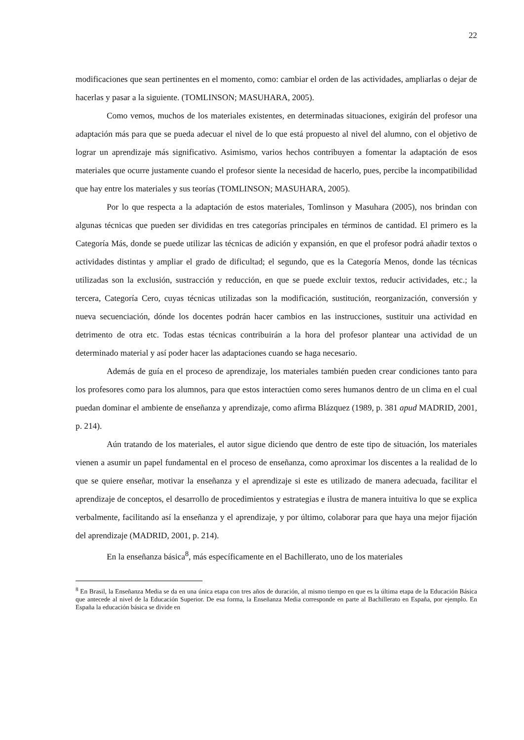22
modificaciones que sean pertinentes en el momento, como: cambiar el orden de las actividades, ampliarlas o dejar de hacerlas y pasar a la siguiente. (TOMLINSON; MASUHARA, 2005).
Como vemos, muchos de los materiales existentes, en determinadas situaciones, exigirán del profesor una adaptación más para que se pueda adecuar el nivel de lo que está propuesto al nivel del alumno, con el objetivo de lograr un aprendizaje más significativo. Asimismo, varios hechos contribuyen a fomentar la adaptación de esos materiales que ocurre justamente cuando el profesor siente la necesidad de hacerlo, pues, percibe la incompatibilidad que hay entre los materiales y sus teorías (TOMLINSON; MASUHARA, 2005).
Por lo que respecta a la adaptación de estos materiales, Tomlinson y Masuhara (2005), nos brindan con algunas técnicas que pueden ser divididas en tres categorías principales en términos de cantidad. El primero es la Categoría Más, donde se puede utilizar las técnicas de adición y expansión, en que el profesor podrá añadir textos o actividades distintas y ampliar el grado de dificultad; el segundo, que es la Categoría Menos, donde las técnicas utilizadas son la exclusión, sustracción y reducción, en que se puede excluir textos, reducir actividades, etc.; la tercera, Categoría Cero, cuyas técnicas utilizadas son la modificación, sustitución, reorganización, conversión y nueva secuenciación, dónde los docentes podrán hacer cambios en las instrucciones, sustituir una actividad en detrimento de otra etc. Todas estas técnicas contribuirán a la hora del profesor plantear una actividad de un determinado material y así poder hacer las adaptaciones cuando se haga necesario.
Además de guía en el proceso de aprendizaje, los materiales también pueden crear condiciones tanto para los profesores como para los alumnos, para que estos interactúen como seres humanos dentro de un clima en el cual puedan dominar el ambiente de enseñanza y aprendizaje, como afirma Blázquez (1989, p. 381 apud MADRID, 2001, p. 214).
Aún tratando de los materiales, el autor sigue diciendo que dentro de este tipo de situación, los materiales vienen a asumir un papel fundamental en el proceso de enseñanza, como aproximar los discentes a la realidad de lo que se quiere enseñar, motivar la enseñanza y el aprendizaje si este es utilizado de manera adecuada, facilitar el aprendizaje de conceptos, el desarrollo de procedimientos y estrategias e ilustra de manera intuitiva lo que se explica verbalmente, facilitando así la enseñanza y el aprendizaje, y por último, colaborar para que haya una mejor fijación del aprendizaje (MADRID, 2001, p. 214).
En la enseñanza básica<sup>8</sup>, más específicamente en el Bachillerato, uno de los materiales
<sup>8</sup> En Brasil, la Enseñanza Media se da en una única etapa con tres años de duración, al mismo tiempo en que es la última etapa de la Educación Básica que antecede al nivel de la Educación Superior. De esa forma, la Enseñanza Media corresponde en parte al Bachillerato en España, por ejemplo. En España la educación básica se divide en